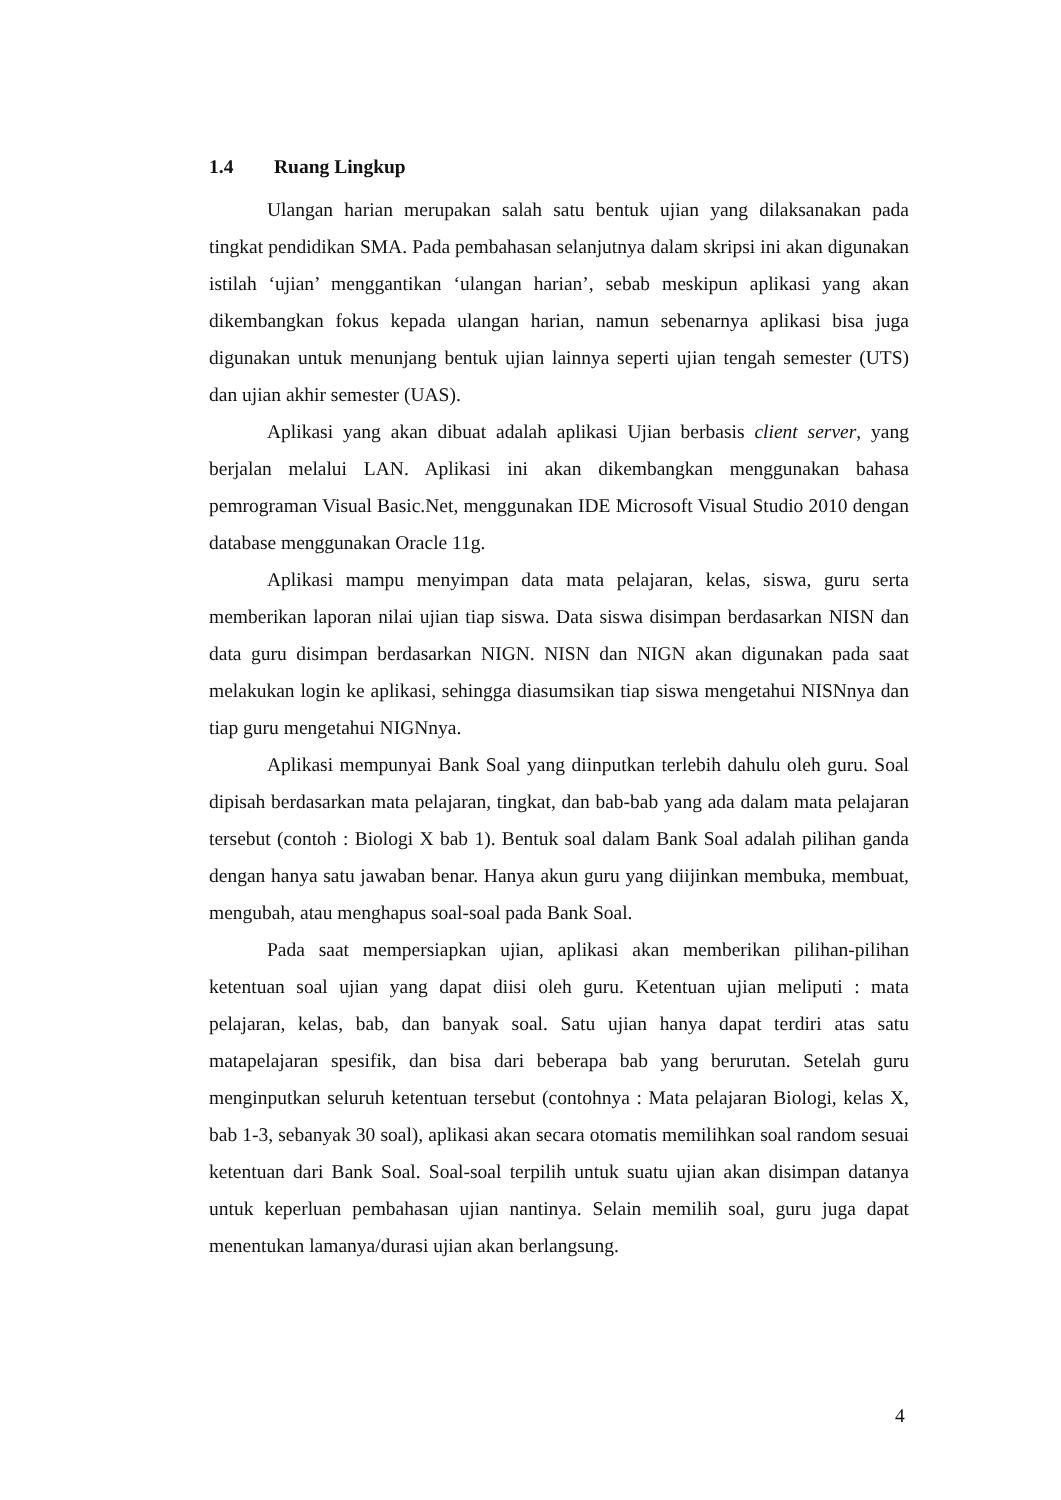1.4 Ruang Lingkup
Ulangan harian merupakan salah satu bentuk ujian yang dilaksanakan pada tingkat pendidikan SMA. Pada pembahasan selanjutnya dalam skripsi ini akan digunakan istilah ‘ujian’ menggantikan ‘ulangan harian’, sebab meskipun aplikasi yang akan dikembangkan fokus kepada ulangan harian, namun sebenarnya aplikasi bisa juga digunakan untuk menunjang bentuk ujian lainnya seperti ujian tengah semester (UTS) dan ujian akhir semester (UAS).
Aplikasi yang akan dibuat adalah aplikasi Ujian berbasis client server, yang berjalan melalui LAN. Aplikasi ini akan dikembangkan menggunakan bahasa pemrograman Visual Basic.Net, menggunakan IDE Microsoft Visual Studio 2010 dengan database menggunakan Oracle 11g.
Aplikasi mampu menyimpan data mata pelajaran, kelas, siswa, guru serta memberikan laporan nilai ujian tiap siswa. Data siswa disimpan berdasarkan NISN dan data guru disimpan berdasarkan NIGN. NISN dan NIGN akan digunakan pada saat melakukan login ke aplikasi, sehingga diasumsikan tiap siswa mengetahui NISNnya dan tiap guru mengetahui NIGNnya.
Aplikasi mempunyai Bank Soal yang diinputkan terlebih dahulu oleh guru. Soal dipisah berdasarkan mata pelajaran, tingkat, dan bab-bab yang ada dalam mata pelajaran tersebut (contoh : Biologi X bab 1). Bentuk soal dalam Bank Soal adalah pilihan ganda dengan hanya satu jawaban benar. Hanya akun guru yang diijinkan membuka, membuat, mengubah, atau menghapus soal-soal pada Bank Soal.
Pada saat mempersiapkan ujian, aplikasi akan memberikan pilihan-pilihan ketentuan soal ujian yang dapat diisi oleh guru. Ketentuan ujian meliputi : mata pelajaran, kelas, bab, dan banyak soal. Satu ujian hanya dapat terdiri atas satu matapelajaran spesifik, dan bisa dari beberapa bab yang berurutan. Setelah guru menginputkan seluruh ketentuan tersebut (contohnya : Mata pelajaran Biologi, kelas X, bab 1-3, sebanyak 30 soal), aplikasi akan secara otomatis memilihkan soal random sesuai ketentuan dari Bank Soal. Soal-soal terpilih untuk suatu ujian akan disimpan datanya untuk keperluan pembahasan ujian nantinya. Selain memilih soal, guru juga dapat menentukan lamanya/durasi ujian akan berlangsung.
4